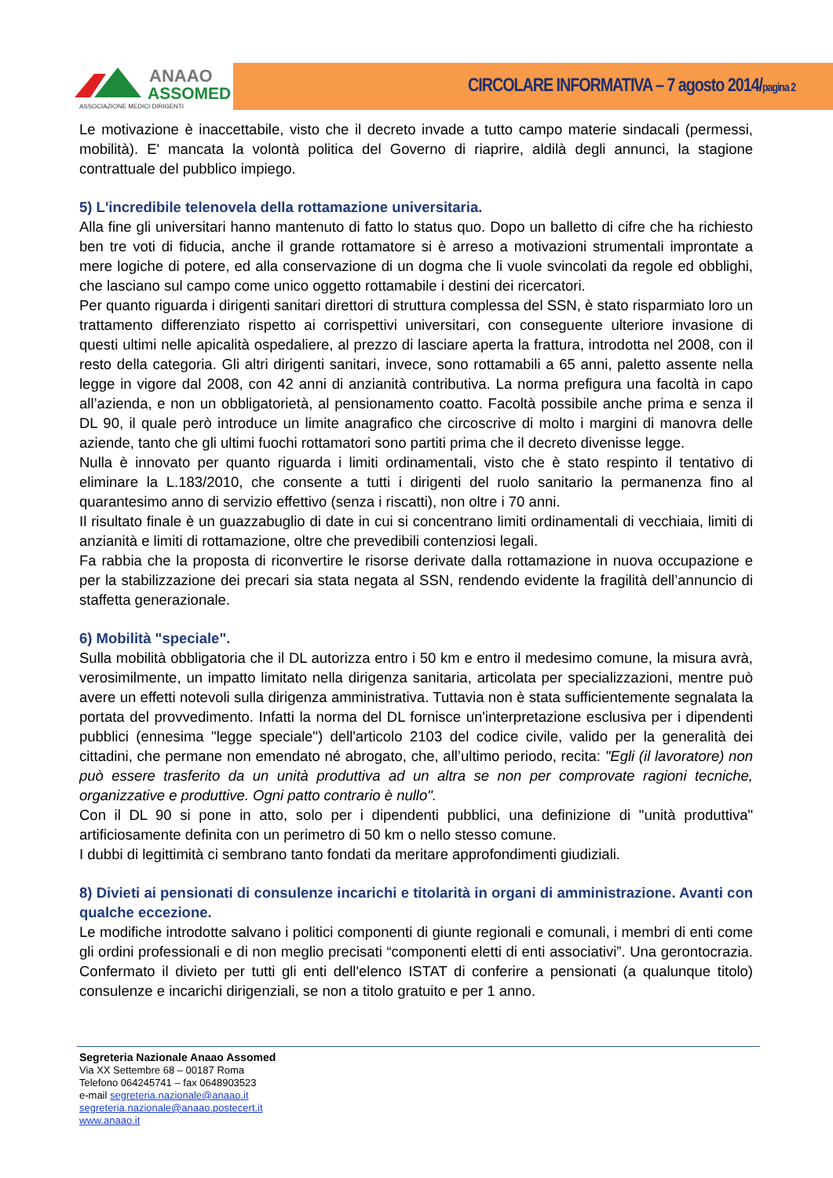ANAAO
ASSOMED
ASSOCIAZIONE MEDICI DIRIGENTI
CIRCOLARE INFORMATIVA – 7 agosto 2014/pagina 2
Le motivazione è inaccettabile, visto che il decreto invade a tutto campo materie sindacali (permessi, mobilità). E' mancata la volontà politica del Governo di riaprire, aldilà degli annunci, la stagione contrattuale del pubblico impiego.
5) L'incredibile telenovela della rottamazione universitaria.
Alla fine gli universitari hanno mantenuto di fatto lo status quo. Dopo un balletto di cifre che ha richiesto ben tre voti di fiducia, anche il grande rottamatore si è arreso a motivazioni strumentali improntate a mere logiche di potere, ed alla conservazione di un dogma che li vuole svincolati da regole ed obblighi, che lasciano sul campo come unico oggetto rottamabile i destini dei ricercatori.
Per quanto riguarda i dirigenti sanitari direttori di struttura complessa del SSN, è stato risparmiato loro un trattamento differenziato rispetto ai corrispettivi universitari, con conseguente ulteriore invasione di questi ultimi nelle apicalità ospedaliere, al prezzo di lasciare aperta la frattura, introdotta nel 2008, con il resto della categoria. Gli altri dirigenti sanitari, invece, sono rottamabili a 65 anni, paletto assente nella legge in vigore dal 2008, con 42 anni di anzianità contributiva. La norma prefigura una facoltà in capo all’azienda, e non un obbligatorietà, al pensionamento coatto. Facoltà possibile anche prima e senza il DL 90, il quale però introduce un limite anagrafico che circoscrive di molto i margini di manovra delle aziende, tanto che gli ultimi fuochi rottamatori sono partiti prima che il decreto divenisse legge.
Nulla è innovato per quanto riguarda i limiti ordinamentali, visto che è stato respinto il tentativo di eliminare la L.183/2010, che consente a tutti i dirigenti del ruolo sanitario la permanenza fino al quarantesimo anno di servizio effettivo (senza i riscatti), non oltre i 70 anni.
Il risultato finale è un guazzabuglio di date in cui si concentrano limiti ordinamentali di vecchiaia, limiti di anzianità e limiti di rottamazione, oltre che prevedibili contenziosi legali.
Fa rabbia che la proposta di riconvertire le risorse derivate dalla rottamazione in nuova occupazione e per la stabilizzazione dei precari sia stata negata al SSN, rendendo evidente la fragilità dell’annuncio di staffetta generazionale.
6) Mobilità "speciale".
Sulla mobilità obbligatoria che il DL autorizza entro i 50 km e entro il medesimo comune, la misura avrà, verosimilmente, un impatto limitato nella dirigenza sanitaria, articolata per specializzazioni, mentre può avere un effetti notevoli sulla dirigenza amministrativa. Tuttavia non è stata sufficientemente segnalata la portata del provvedimento. Infatti la norma del DL fornisce un'interpretazione esclusiva per i dipendenti pubblici (ennesima "legge speciale") dell'articolo 2103 del codice civile, valido per la generalità dei cittadini, che permane non emendato né abrogato, che, all’ultimo periodo, recita: "Egli (il lavoratore) non può essere trasferito da un unità produttiva ad un altra se non per comprovate ragioni tecniche, organizzative e produttive. Ogni patto contrario è nullo".
Con il DL 90 si pone in atto, solo per i dipendenti pubblici, una definizione di "unità produttiva" artificiosamente definita con un perimetro di 50 km o nello stesso comune.
I dubbi di legittimità ci sembrano tanto fondati da meritare approfondimenti giudiziali.
8) Divieti ai pensionati di consulenze incarichi e titolarità in organi di amministrazione. Avanti con qualche eccezione.
Le modifiche introdotte salvano i politici componenti di giunte regionali e comunali, i membri di enti come gli ordini professionali e di non meglio precisati “componenti eletti di enti associativi”. Una gerontocrazia. Confermato il divieto per tutti gli enti dell'elenco ISTAT di conferire a pensionati (a qualunque titolo) consulenze e incarichi dirigenziali, se non a titolo gratuito e per 1 anno.
Segreteria Nazionale Anaao Assomed
Via XX Settembre 68 – 00187 Roma
Telefono 064245741 – fax 0648903523
e-mail segreteria.nazionale@anaao.it
segreteria.nazionale@anaao.postecert.it
www.anaao.it